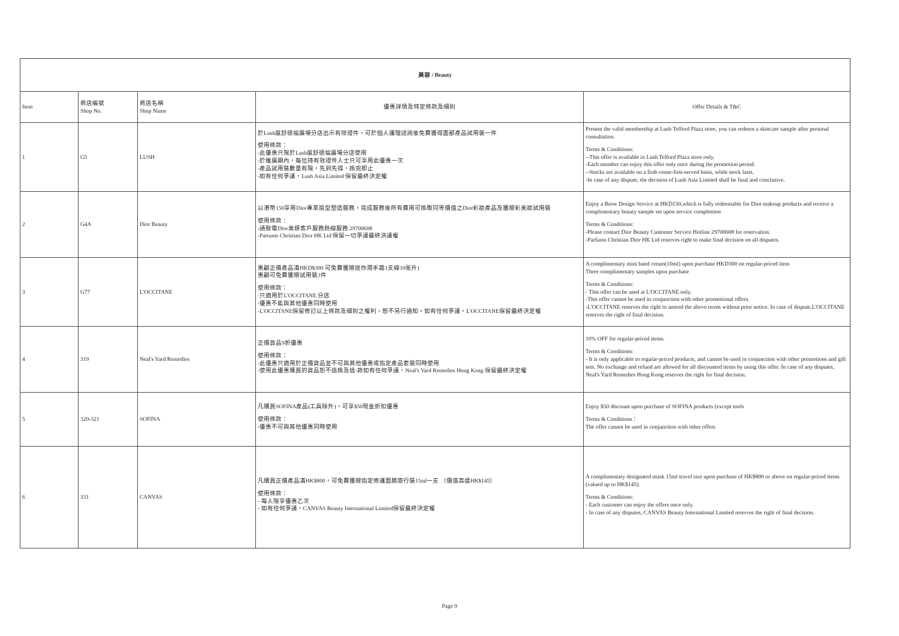| 美容 / Beauty | | | | |
| --- | --- | --- | --- | --- |
| Item | 商店編號 Shop No. | 商店名稱 Shop Name | 優惠詳情及特定條款及細則 | Offer Details & T&C |
| 1 | G5 | LUSH | 於Lush嵐舒德福廣場分店出示有效證件，可於個人護理諮詢後免費獲得面部產品試用裝一件 使用條款： -此優惠只限於Lush嵐舒德福廣場分店使用 -於推廣期內，每位持有效證件人士只可享用此優惠一次 -產品試用裝數量有限，先到先得，換完即止 -如有任何爭議，Lush Asia Limited 保留最終決定權 | Present the valid membership at Lush Telford Plaza store, you can redeem a skincare sample after personal consultation. Terms & Conditions: --This offer is available in Lush Telford Plaza store only. -Each member can enjoy this offer only once during the promotion period. --Stocks are available on a firdt-come-first-served basis, while stock lasts. -In case of any dispute, the decision of Lush Asia Limited shall be final and conclusive. |
| 2 | G4A | Dior Beauty | 以港幣150享用Dior專業眉型塑造服務，完成服務後所有費用可換取同等價值之Dior彩妝產品及獲贈彩美妝試用裝 使用條款： -請致電Dior美妍客戶服務熱線服務 29700608 -Partums Christian Dior HK Ltd 保留一切爭議最終決議權 | Enjoy a Brow Design Service at HKD150,which is fully redeemable for Dior makeup products and receive a complimentary beauty sample set upon service complettion Terms & Conditions: -Please contact Dior Beauty Customer Service Hotline 29700608 for reservation. -Parfums Christian Dior HK Ltd reserves right to make final decision on all disputes. |
| 3 | G77 | L'OCCITANE | 惠顧正價產品滿HKD$300 可免費獲贈迷你潤手霜1支線10毫升) 惠顧可免費獲贈試用裝3件 使用條款： -只適用於L'OCCITANE 分店 -優惠不能與其他優惠同時使用 -L'OCCITANE保留修訂以上條款及細則之權利，恕不另行通知。如有任何爭議，L'OCCITANE保留最終決定權 | A complimentary mini hand cream(10ml) upon purchase HKD300 on regular-priced item Three complimentary samples upon purchase Terms & Conditions: - This offer can be used at L'OCCITANE only. -This offer cannot be used in conjunction with other promotional offers. -L'OCCITANE reserves the right to amend the above terms without prior notice. In case of dispute,L'OCCITANE reserves the right of final decision. |
| 4 | 319 | Neal's Yard Remedies | 正價貨品9折優惠 使用條款： -此優惠只適用於正價貨品並不可與其他優惠或指定產品套裝同時使用 -使用此優惠購買的貨品恕不退換及退-款如有任何爭議，Neal's Yard Remedies Hong Kong 保留最終決定權 | 10% OFF for regular-priced items. Terms & Conditions: - It is only applicable to regular-priced products, and cannot be used in conjunction with other promotions and gift sets. No exchange and refund are allowed for all discounted items by using this offer. In case of any disputes, Neal's Yard Remedies Hong Kong reserves the right for final decision. |
| 5 | 320-321 | SOFINA | 凡購買SOFINA產品(工具除外)，可享$50現金折扣優惠 使用條款： -優惠不可與其他優惠同時使用 | Enjoy $50 discount upon purchase of SOFINA products (except tools Terms & Conditions： The offer cannot be used in conjunction with other offers |
| 6 | 331 | CANVAS | 凡購買正價產品滿HK$800，可免費獲贈指定修護面膜旅行裝15ml一支 （價值高達HK$145） 使用條款： - 每人限享優惠乙次 - 如有任何爭議，CANVAS Beauty International Limited保留最終決定權 | A complimentary designated mask 15ml travel size upon purchase of HK$800 or above on regular-priced items (valued up to HK$145). Terms & Conditions: - Each customer can enjoy the offers once only. - In case of any disputes, CANVAS Beauty International Limited reserves the right of final decision. |
Page 9